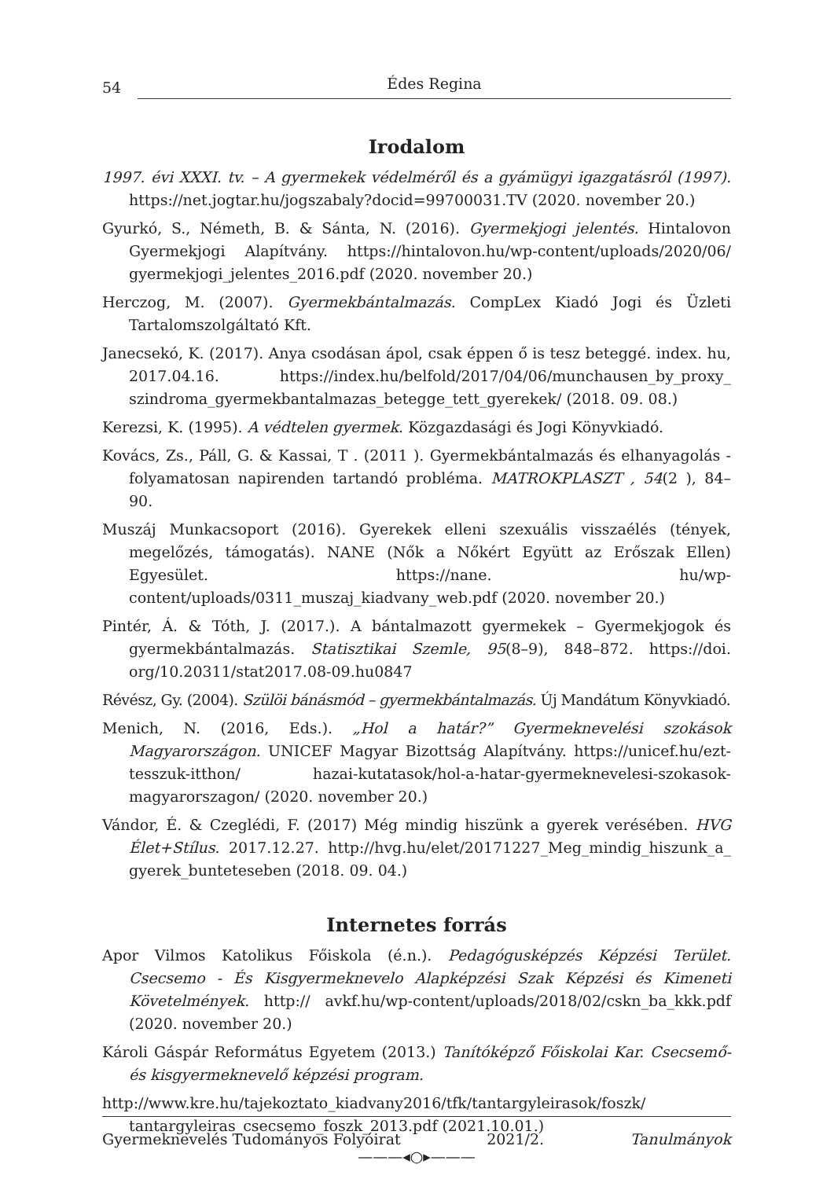54 Édes Regina
Irodalom
1997. évi XXXI. tv. – A gyermekek védelméről és a gyámügyi igazgatásról (1997). https://net.jogtar.hu/jogszabaly?docid=99700031.TV (2020. november 20.)
Gyurkó, S., Németh, B. & Sánta, N. (2016). Gyermekjogi jelentés. Hintalovon Gyermekjogi Alapítvány. https://hintalovon.hu/wp-content/uploads/2020/06/ gyermekjogi_jelentes_2016.pdf (2020. november 20.)
Herczog, M. (2007). Gyermekbántalmazás. CompLex Kiadó Jogi és Üzleti Tartalomszolgáltató Kft.
Janecsekó, K. (2017). Anya csodásan ápol, csak éppen ő is tesz beteggé. index. hu, 2017.04.16. https://index.hu/belfold/2017/04/06/munchausen_by_proxy_ szindroma_gyermekbantalmazas_betegge_tett_gyerekek/ (2018. 09. 08.)
Kerezsi, K. (1995). A védtelen gyermek. Közgazdasági és Jogi Könyvkiadó.
Kovács, Zs., Páll, G. & Kassai, T . (2011 ). Gyermekbántalmazás és elhanyagolás - folyamatosan napirenden tartandó probléma. MATROKPLASZT , 54(2 ), 84– 90.
Muszáj Munkacsoport (2016). Gyerekek elleni szexuális visszaélés (tények, megelőzés, támogatás). NANE (Nők a Nőkért Együtt az Erőszak Ellen) Egyesület. https://nane. hu/wp-content/uploads/0311_muszaj_kiadvany_web.pdf (2020. november 20.)
Pintér, Á. & Tóth, J. (2017.). A bántalmazott gyermekek – Gyermekjogok és gyermekbántalmazás. Statisztikai Szemle, 95(8–9), 848–872. https://doi. org/10.20311/stat2017.08-09.hu0847
Révész, Gy. (2004). Szülöi bánásmód – gyermekbántalmazás. Új Mandátum Könyvkiadó.
Menich, N. (2016, Eds.). „Hol a határ?” Gyermeknevelési szokások Magyarországon. UNICEF Magyar Bizottság Alapítvány. https://unicef.hu/ezt-tesszuk-itthon/ hazai-kutatasok/hol-a-hatar-gyermeknevelesi-szokasok-magyarorszagon/ (2020. november 20.)
Vándor, É. & Czeglédi, F. (2017) Még mindig hiszünk a gyerek verésében. HVG Élet+Stílus. 2017.12.27. http://hvg.hu/elet/20171227_Meg_mindig_hiszunk_a_ gyerek_bunteteseben (2018. 09. 04.)
Internetes forrás
Apor Vilmos Katolikus Főiskola (é.n.). Pedagógusképzés Képzési Terület. Csecsemo - És Kisgyermeknevelo Alapképzési Szak Képzési és Kimeneti Követelmények. http:// avkf.hu/wp-content/uploads/2018/02/cskn_ba_kkk.pdf (2020. november 20.)
Károli Gáspár Református Egyetem (2013.) Tanítóképző Főiskolai Kar. Csecsemő- és kisgyermeknevelő képzési program.
http://www.kre.hu/tajekoztato_kiadvany2016/tfk/tantargyleirasok/foszk/ tantargyleiras_csecsemo_foszk_2013.pdf (2021.10.01.)
———◂○▸———
Gyermeknevelés Tudományos Folyóirat 2021/2. Tanulmányok